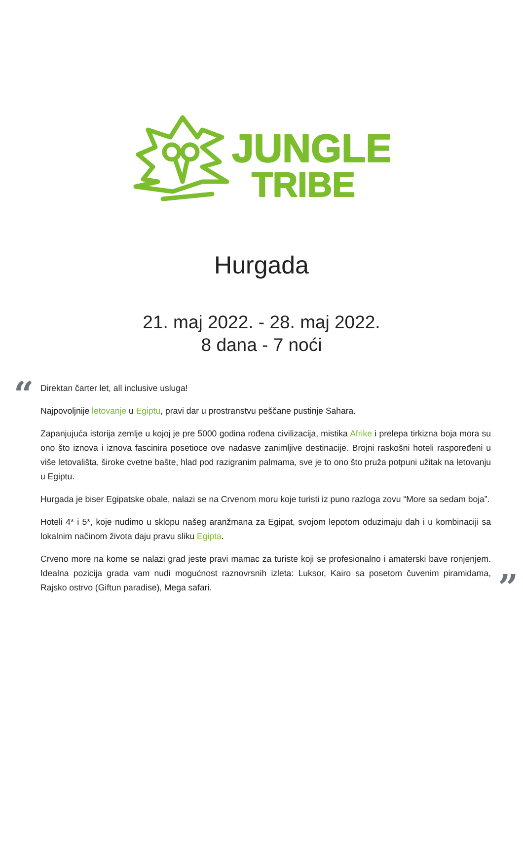JUNGLE
TRIBE
Hurgada
21. maj 2022. - 28. maj 2022.
8 dana - 7 noći
“
Direktan čarter let, all inclusive usluga!
Najpovoljnije letovanje u Egiptu, pravi dar u prostranstvu peščane pustinje Sahara.
Zapanjujuća istorija zemlje u kojoj je pre 5000 godina rođena civilizacija, mistika Afrike i prelepa tirkizna boja mora su ono što iznova i iznova fascinira posetioce ove nadasve zanimljive destinacije. Brojni raskošni hoteli raspoređeni u više letovališta, široke cvetne bašte, hlad pod razigranim palmama, sve je to ono što pruža potpuni užitak na letovanju u Egiptu.
Hurgada je biser Egipatske obale, nalazi se na Crvenom moru koje turisti iz puno razloga zovu “More sa sedam boja”.
Hoteli 4* i 5*, koje nudimo u sklopu našeg aranžmana za Egipat, svojom lepotom oduzimaju dah i u kombinaciji sa lokalnim načinom života daju pravu sliku Egipta.
Crveno more na kome se nalazi grad jeste pravi mamac za turiste koji se profesionalno i amaterski bave ronjenjem. Idealna pozicija grada vam nudi mogućnost raznovrsnih izleta: Luksor, Kairo sa posetom čuvenim piramidama, Rajsko ostrvo (Giftun paradise), Mega safari.
”